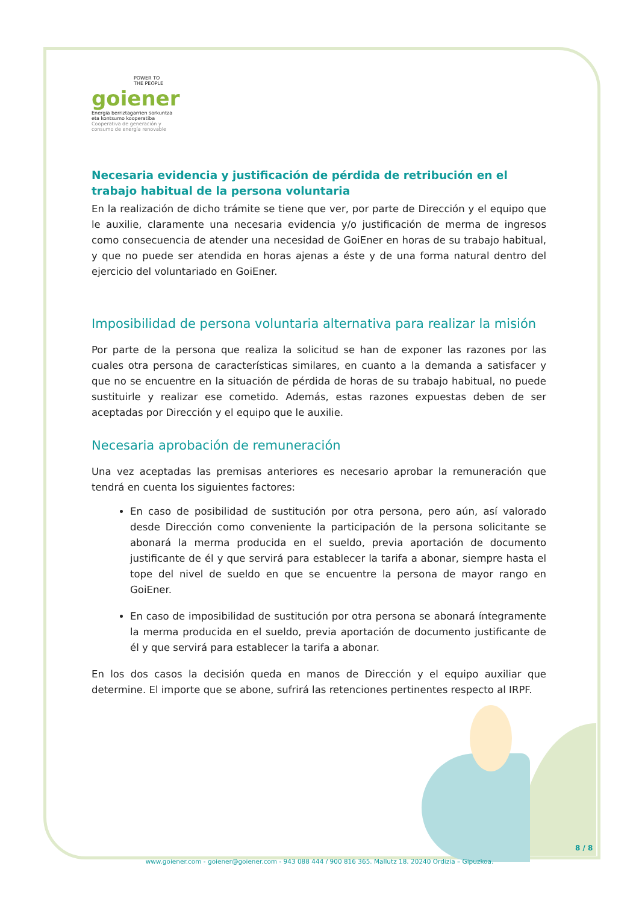POWER TO
THE PEOPLE
goiener
Energia berriztagarrien sorkuntza
eta kontsumo kooperatiba
Cooperativa de generación y
consumo de energía renovable
Necesaria evidencia y justificación de pérdida de retribución en el trabajo habitual de la persona voluntaria
En la realización de dicho trámite se tiene que ver, por parte de Dirección y el equipo que le auxilie, claramente una necesaria evidencia y/o justificación de merma de ingresos como consecuencia de atender una necesidad de GoiEner en horas de su trabajo habitual, y que no puede ser atendida en horas ajenas a éste y de una forma natural dentro del ejercicio del voluntariado en GoiEner.
Imposibilidad de persona voluntaria alternativa para realizar la misión
Por parte de la persona que realiza la solicitud se han de exponer las razones por las cuales otra persona de características similares, en cuanto a la demanda a satisfacer y que no se encuentre en la situación de pérdida de horas de su trabajo habitual, no puede sustituirle y realizar ese cometido. Además, estas razones expuestas deben de ser aceptadas por Dirección y el equipo que le auxilie.
Necesaria aprobación de remuneración
Una vez aceptadas las premisas anteriores es necesario aprobar la remuneración que tendrá en cuenta los siguientes factores:
En caso de posibilidad de sustitución por otra persona, pero aún, así valorado desde Dirección como conveniente la participación de la persona solicitante se abonará la merma producida en el sueldo, previa aportación de documento justificante de él y que servirá para establecer la tarifa a abonar, siempre hasta el tope del nivel de sueldo en que se encuentre la persona de mayor rango en GoiEner.
En caso de imposibilidad de sustitución por otra persona se abonará íntegramente la merma producida en el sueldo, previa aportación de documento justificante de él y que servirá para establecer la tarifa a abonar.
En los dos casos la decisión queda en manos de Dirección y el equipo auxiliar que determine. El importe que se abone, sufrirá las retenciones pertinentes respecto al IRPF.
8 / 8
www.goiener.com - goiener@goiener.com - 943 088 444 / 900 816 365. Mallutz 18. 20240 Ordizia – Gipuzkoa.